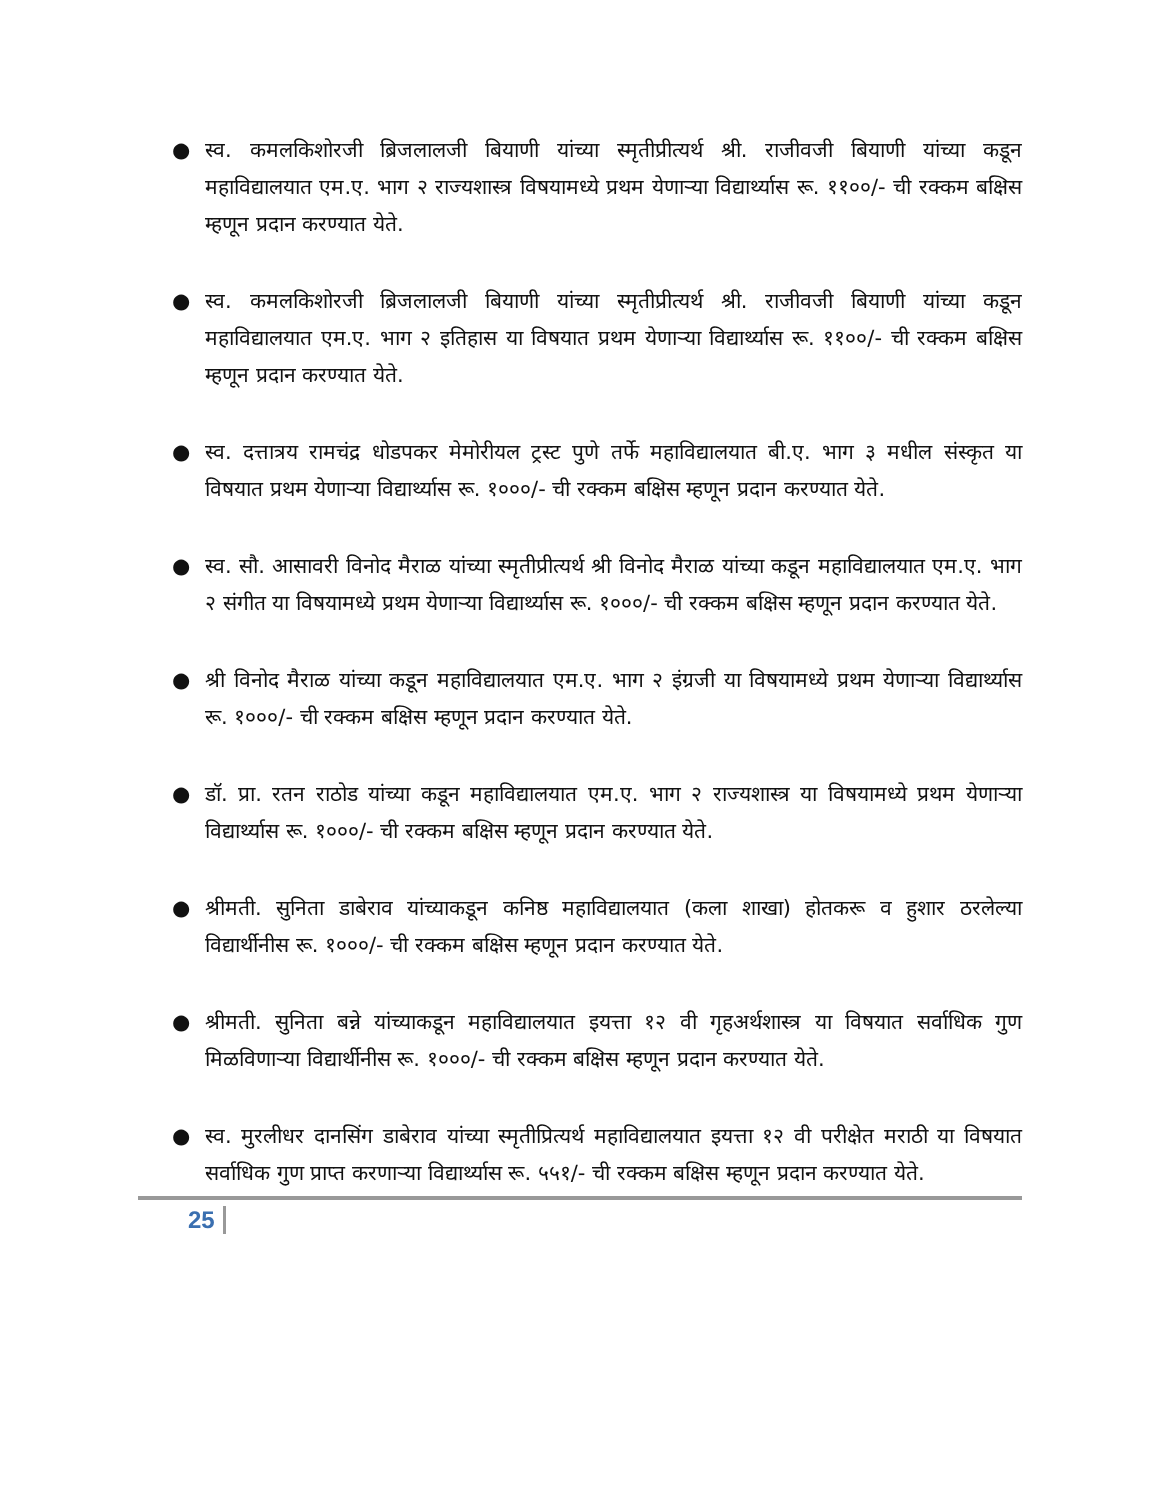● स्व. कमलकिशोरजी ब्रिजलालजी बियाणी यांच्या स्मृतीप्रीत्यर्थ श्री. राजीवजी बियाणी यांच्या कडून महाविद्यालयात एम.ए. भाग २ राज्यशास्त्र विषयामध्ये प्रथम येणाऱ्या विद्यार्थ्यास रू. ११००/- ची रक्कम बक्षिस म्हणून प्रदान करण्यात येते.
● स्व. कमलकिशोरजी ब्रिजलालजी बियाणी यांच्या स्मृतीप्रीत्यर्थ श्री. राजीवजी बियाणी यांच्या कडून महाविद्यालयात एम.ए. भाग २ इतिहास या विषयात प्रथम येणाऱ्या विद्यार्थ्यास रू. ११००/- ची रक्कम बक्षिस म्हणून प्रदान करण्यात येते.
● स्व. दत्तात्रय रामचंद्र धोडपकर मेमोरीयल ट्रस्ट पुणे तर्फे महाविद्यालयात बी.ए. भाग ३ मधील संस्कृत या विषयात प्रथम येणाऱ्या विद्यार्थ्यास रू. १०००/- ची रक्कम बक्षिस म्हणून प्रदान करण्यात येते.
● स्व. सौ. आसावरी विनोद मैराळ यांच्या स्मृतीप्रीत्यर्थ श्री विनोद मैराळ यांच्या कडून महाविद्यालयात एम.ए. भाग २ संगीत या विषयामध्ये प्रथम येणाऱ्या विद्यार्थ्यास रू. १०००/- ची रक्कम बक्षिस म्हणून प्रदान करण्यात येते.
● श्री विनोद मैराळ यांच्या कडून महाविद्यालयात एम.ए. भाग २ इंग्रजी या विषयामध्ये प्रथम येणाऱ्या विद्यार्थ्यास रू. १०००/- ची रक्कम बक्षिस म्हणून प्रदान करण्यात येते.
● डॉ. प्रा. रतन राठोड यांच्या कडून महाविद्यालयात एम.ए. भाग २ राज्यशास्त्र या विषयामध्ये प्रथम येणाऱ्या विद्यार्थ्यास रू. १०००/- ची रक्कम बक्षिस म्हणून प्रदान करण्यात येते.
● श्रीमती. सुनिता डाबेराव यांच्याकडून कनिष्ठ महाविद्यालयात (कला शाखा) होतकरू व हुशार ठरलेल्या विद्यार्थीनीस रू. १०००/- ची रक्कम बक्षिस म्हणून प्रदान करण्यात येते.
● श्रीमती. सुनिता बन्ने यांच्याकडून महाविद्यालयात इयत्ता १२ वी गृहअर्थशास्त्र या विषयात सर्वाधिक गुण मिळविणाऱ्या विद्यार्थीनीस रू. १०००/- ची रक्कम बक्षिस म्हणून प्रदान करण्यात येते.
● स्व. मुरलीधर दानसिंग डाबेराव यांच्या स्मृतीप्रित्यर्थ महाविद्यालयात इयत्ता १२ वी परीक्षेत मराठी या विषयात सर्वाधिक गुण प्राप्त करणाऱ्या विद्यार्थ्यास रू. ५५१/- ची रक्कम बक्षिस म्हणून प्रदान करण्यात येते.
25